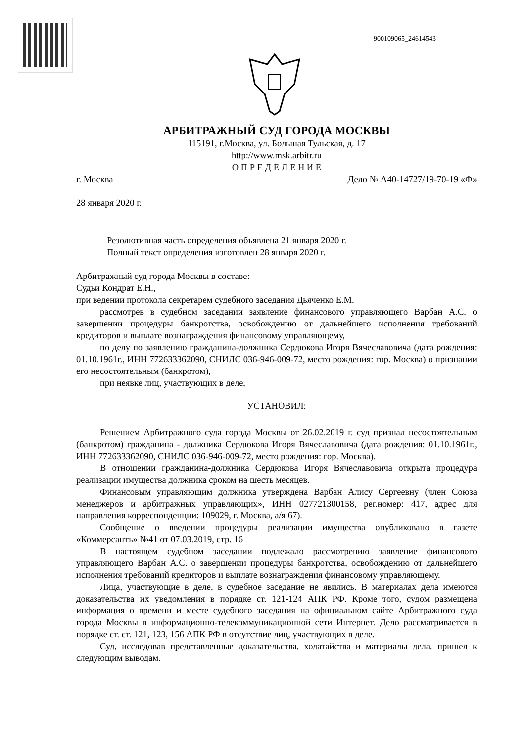900109065_24614543
АРБИТРАЖНЫЙ СУД ГОРОДА МОСКВЫ
115191, г.Москва, ул. Большая Тульская, д. 17
http://www.msk.arbitr.ru
О П Р Е Д Е Л Е Н И Е
г. Москва Дело № А40-14727/19-70-19 «Ф»
28 января 2020 г.
Резолютивная часть определения объявлена 21 января 2020 г.
Полный текст определения изготовлен 28 января 2020 г.
Арбитражный суд города Москвы в составе:
Судьи Кондрат Е.Н.,
при ведении протокола секретарем судебного заседания Дьяченко Е.М.
рассмотрев в судебном заседании заявление финансового управляющего Варбан А.С. о завершении процедуры банкротства, освобождению от дальнейшего исполнения требований кредиторов и выплате вознаграждения финансовому управляющему,
по делу по заявлению гражданина-должника Сердюкова Игоря Вячеславовича (дата рождения: 01.10.1961г., ИНН 772633362090, СНИЛС 036-946-009-72, место рождения: гор. Москва) о признании его несостоятельным (банкротом),
при неявке лиц, участвующих в деле,
УСТАНОВИЛ:
Решением Арбитражного суда города Москвы от 26.02.2019 г. суд признал несостоятельным (банкротом) гражданина - должника Сердюкова Игоря Вячеславовича (дата рождения: 01.10.1961г., ИНН 772633362090, СНИЛС 036-946-009-72, место рождения: гор. Москва).
В отношении гражданина-должника Сердюкова Игоря Вячеславовича открыта процедура реализации имущества должника сроком на шесть месяцев.
Финансовым управляющим должника утверждена Варбан Алису Сергеевну (член Союза менеджеров и арбитражных управляющих», ИНН 027721300158, рег.номер: 417, адрес для направления корреспонденции: 109029, г. Москва, а/я 67).
Сообщение о введении процедуры реализации имущества опубликовано в газете «Коммерсантъ» №41 от 07.03.2019, стр. 16
В настоящем судебном заседании подлежало рассмотрению заявление финансового управляющего Варбан А.С. о завершении процедуры банкротства, освобождению от дальнейшего исполнения требований кредиторов и выплате вознаграждения финансовому управляющему.
Лица, участвующие в деле, в судебное заседание не явились. В материалах дела имеются доказательства их уведомления в порядке ст. 121-124 АПК РФ. Кроме того, судом размещена информация о времени и месте судебного заседания на официальном сайте Арбитражного суда города Москвы в информационно-телекоммуникационной сети Интернет. Дело рассматривается в порядке ст. ст. 121, 123, 156 АПК РФ в отсутствие лиц, участвующих в деле.
Суд, исследовав представленные доказательства, ходатайства и материалы дела, пришел к следующим выводам.